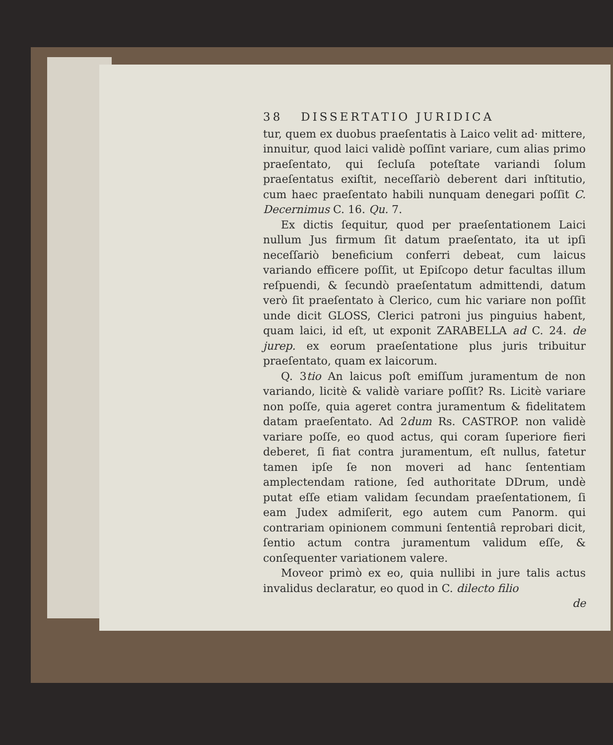38 DISSERTATIO JURIDICA
tur, quem ex duobus praeſentatis à Laico velit ad· mittere, innuitur, quod laici validè poſſint variare, cum alias primo praeſentato, qui ſecluſa poteſtate variandi ſolum praeſentatus exiſtit, neceſſariò deberent dari inſtitutio, cum haec praeſentato habili nunquam denegari poſſit C. Decernimus C. 16. Qu. 7.
Ex dictis ſequitur, quod per praeſentationem Laici nullum Jus firmum ſit datum praeſentato, ita ut ipſi neceſſariò beneficium conferri debeat, cum laicus variando efficere poſſit, ut Epiſcopo detur facultas illum reſpuendi, & ſecundò praeſentatum admittendi, datum verò ſit praeſentato à Clerico, cum hic variare non poſſit unde dicit GLOSS, Clerici patroni jus pinguius habent, quam laici, id eſt, ut exponit ZARABELLA ad C. 24. de jurep. ex eorum praeſentatione plus juris tribuitur praeſentato, quam ex laicorum.
Q. 3tio An laicus poſt emiſſum juramentum de non variando, licitè & validè variare poſſit? Rs. Licitè variare non poſſe, quia ageret contra juramentum & fidelitatem datam praeſentato. Ad 2dum Rs. CASTROP. non validè variare poſſe, eo quod actus, qui coram ſuperiore fieri deberet, ſi fiat contra juramentum, eſt nullus, fatetur tamen ipſe ſe non moveri ad hanc ſententiam amplectendam ratione, ſed authoritate DDrum, undè putat eſſe etiam validam ſecundam praeſentationem, ſi eam Judex admiſerit, ego autem cum Panorm. qui contrariam opinionem communi ſententiâ reprobari dicit, ſentio actum contra juramentum validum eſſe, & conſequenter variationem valere.
Moveor primò ex eo, quia nullibi in jure talis actus invalidus declaratur, eo quod in C. dilecto filio
de